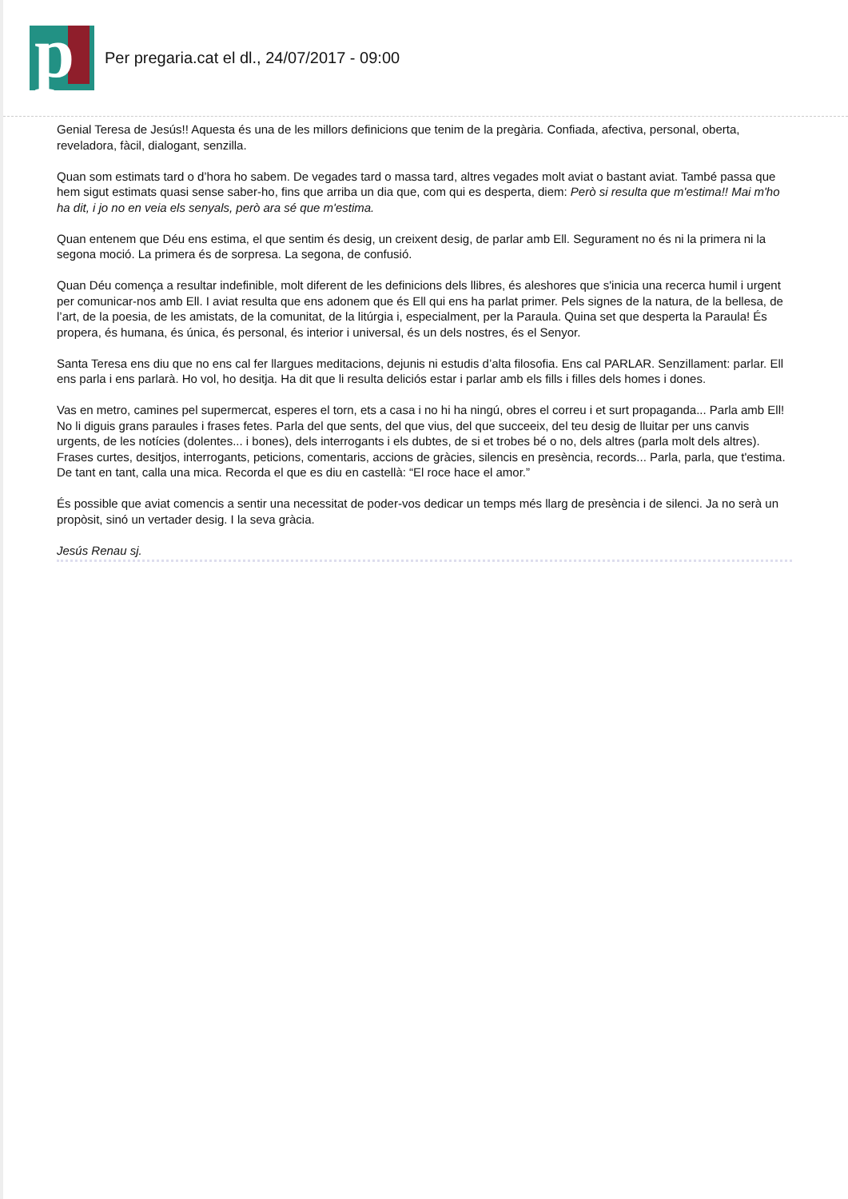p
Per pregaria.cat el dl., 24/07/2017 - 09:00
Genial Teresa de Jesús!! Aquesta és una de les millors definicions que tenim de la pregària. Confiada, afectiva, personal, oberta, reveladora, fàcil, dialogant, senzilla.
Quan som estimats tard o d’hora ho sabem. De vegades tard o massa tard, altres vegades molt aviat o bastant aviat. També passa que hem sigut estimats quasi sense saber-ho, fins que arriba un dia que, com qui es desperta, diem: Però si resulta que m'estima!! Mai m'ho ha dit, i jo no en veia els senyals, però ara sé que m'estima.
Quan entenem que Déu ens estima, el que sentim és desig, un creixent desig, de parlar amb Ell. Segurament no és ni la primera ni la segona moció. La primera és de sorpresa. La segona, de confusió.
Quan Déu comença a resultar indefinible, molt diferent de les definicions dels llibres, és aleshores que s'inicia una recerca humil i urgent per comunicar-nos amb Ell. I aviat resulta que ens adonem que és Ell qui ens ha parlat primer. Pels signes de la natura, de la bellesa, de l’art, de la poesia, de les amistats, de la comunitat, de la litúrgia i, especialment, per la Paraula. Quina set que desperta la Paraula! És propera, és humana, és única, és personal, és interior i universal, és un dels nostres, és el Senyor.
Santa Teresa ens diu que no ens cal fer llargues meditacions, dejunis ni estudis d’alta filosofia. Ens cal PARLAR. Senzillament: parlar. Ell ens parla i ens parlarà. Ho vol, ho desitja. Ha dit que li resulta deliciós estar i parlar amb els fills i filles dels homes i dones.
Vas en metro, camines pel supermercat, esperes el torn, ets a casa i no hi ha ningú, obres el correu i et surt propaganda... Parla amb Ell! No li diguis grans paraules i frases fetes. Parla del que sents, del que vius, del que succeeix, del teu desig de lluitar per uns canvis urgents, de les notícies (dolentes... i bones), dels interrogants i els dubtes, de si et trobes bé o no, dels altres (parla molt dels altres). Frases curtes, desitjos, interrogants, peticions, comentaris, accions de gràcies, silencis en presència, records... Parla, parla, que t'estima. De tant en tant, calla una mica. Recorda el que es diu en castellà: “El roce hace el amor.”
És possible que aviat comencis a sentir una necessitat de poder-vos dedicar un temps més llarg de presència i de silenci. Ja no serà un propòsit, sinó un vertader desig. I la seva gràcia.
Jesús Renau sj.